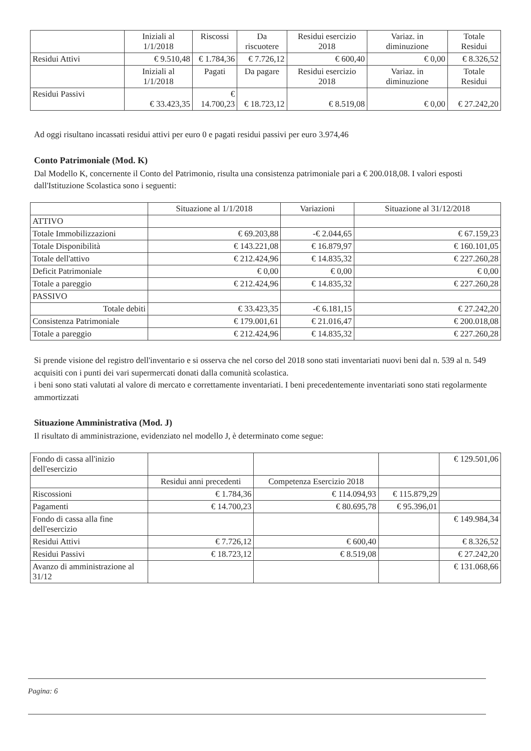| | Iniziali al 1/1/2018 | Riscossi | Da riscuotere | Residui esercizio 2018 | Variaz. in diminuzione | Totale Residui |
| --- | --- | --- | --- | --- | --- | --- |
| Residui Attivi | € 9.510,48 | € 1.784,36 | € 7.726,12 | € 600,40 | € 0,00 | € 8.326,52 |
| | Iniziali al 1/1/2018 | Pagati | Da pagare | Residui esercizio 2018 | Variaz. in diminuzione | Totale Residui |
| Residui Passivi | € 33.423,35 | € 14.700,23 | € 18.723,12 | € 8.519,08 | € 0,00 | € 27.242,20 |
Ad oggi risultano incassati residui attivi per euro 0 e pagati residui passivi per euro 3.974,46
Conto Patrimoniale (Mod. K)
Dal Modello K, concernente il Conto del Patrimonio, risulta una consistenza patrimoniale pari a € 200.018,08. I valori esposti dall'Istituzione Scolastica sono i seguenti:
| | Situazione al 1/1/2018 | Variazioni | Situazione al 31/12/2018 |
| --- | --- | --- | --- |
| ATTIVO | | | |
| Totale Immobilizzazioni | € 69.203,88 | -€ 2.044,65 | € 67.159,23 |
| Totale Disponibilità | € 143.221,08 | € 16.879,97 | € 160.101,05 |
| Totale dell'attivo | € 212.424,96 | € 14.835,32 | € 227.260,28 |
| Deficit Patrimoniale | € 0,00 | € 0,00 | € 0,00 |
| Totale a pareggio | € 212.424,96 | € 14.835,32 | € 227.260,28 |
| PASSIVO | | | |
| Totale debiti | € 33.423,35 | -€ 6.181,15 | € 27.242,20 |
| Consistenza Patrimoniale | € 179.001,61 | € 21.016,47 | € 200.018,08 |
| Totale a pareggio | € 212.424,96 | € 14.835,32 | € 227.260,28 |
Si prende visione del registro dell'inventario e si osserva che nel corso del 2018 sono stati inventariati nuovi beni dal n. 539 al n. 549 acquisiti con i punti dei vari supermercati donati dalla comunità scolastica.
i beni sono stati valutati al valore di mercato e correttamente inventariati. I beni precedentemente inventariati sono stati regolarmente ammortizzati
Situazione Amministrativa (Mod. J)
Il risultato di amministrazione, evidenziato nel modello J, è determinato come segue:
| Fondo di cassa all'inizio dell'esercizio | | | | € 129.501,06 |
| | Residui anni precedenti | Competenza Esercizio 2018 | | |
| Riscossioni | € 1.784,36 | € 114.094,93 | € 115.879,29 | |
| Pagamenti | € 14.700,23 | € 80.695,78 | € 95.396,01 | |
| Fondo di cassa alla fine dell'esercizio | | | | € 149.984,34 |
| Residui Attivi | € 7.726,12 | € 600,40 | | € 8.326,52 |
| Residui Passivi | € 18.723,12 | € 8.519,08 | | € 27.242,20 |
| Avanzo di amministrazione al 31/12 | | | | € 131.068,66 |
Pagina: 6